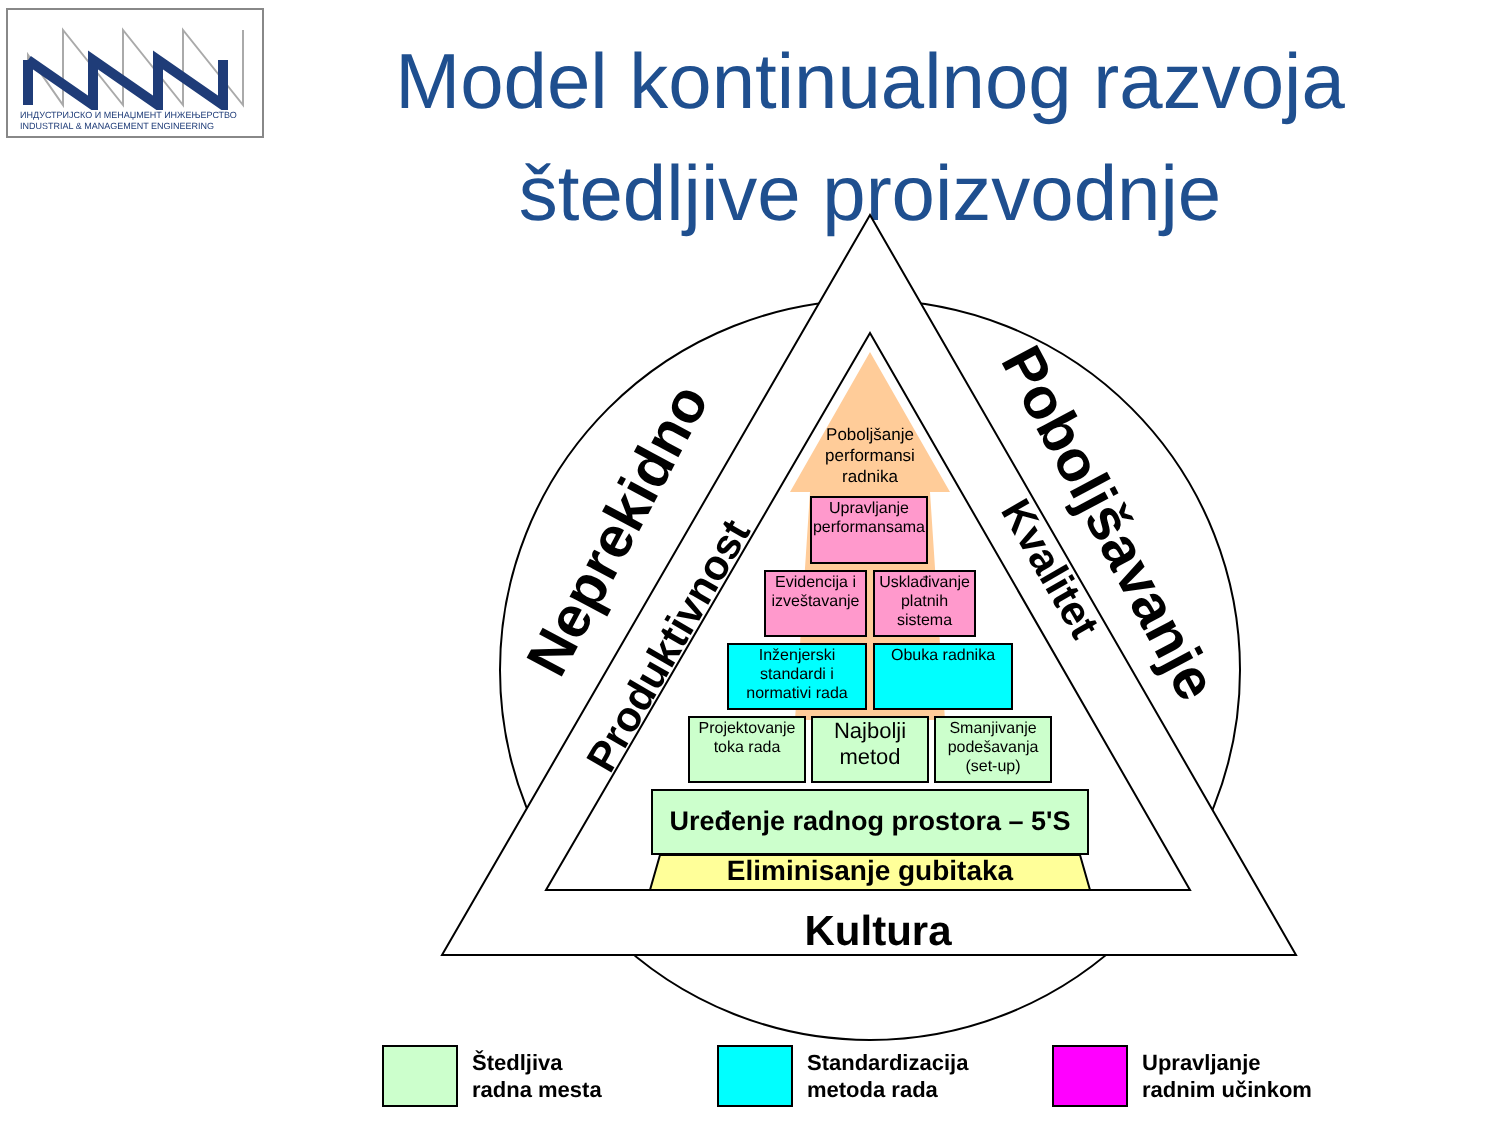ИНДУСТРИЈСКО И МЕНАЏМЕНТ ИНЖЕЊЕРСТВО
INDUSTRIAL & MANAGEMENT ENGINEERING
Model kontinualnog razvoja
štedljive proizvodnje
Eliminisanje gubitaka
Kultura
Neprekidno
Poboljšavanje
Produktivnost
Kvalitet
Poboljšanje
performansi
radnika
Upravljanje performansama
Evidencija i izveštavanje
Usklađivanje platnih sistema
Inženjerski standardi i normativi rada
Obuka radnika
Projektovanje toka rada
Najbolji metod
Smanjivanje podešavanja (set-up)
Uređenje radnog prostora – 5'S
Štedljiva
radna mesta
Standardizacija
metoda rada
Upravljanje
radnim učinkom